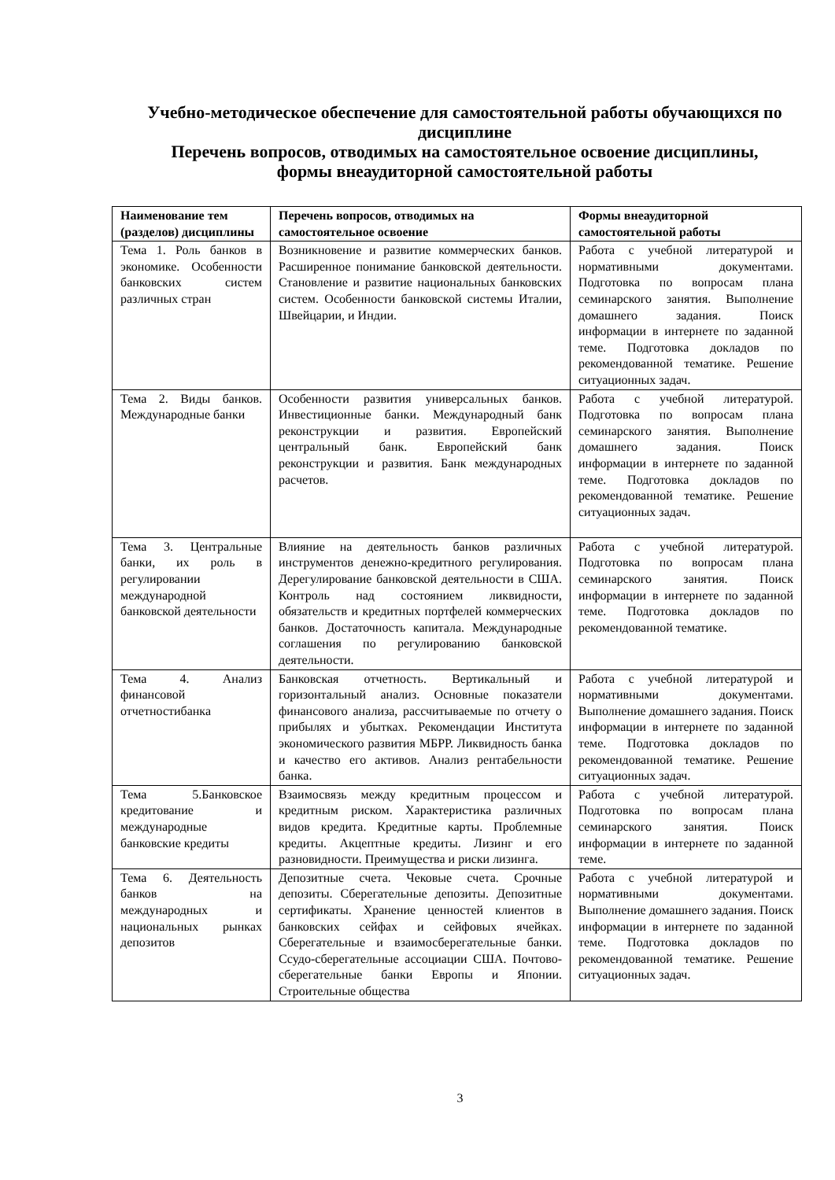Учебно-методическое обеспечение для самостоятельной работы обучающихся по дисциплине
Перечень вопросов, отводимых на самостоятельное освоение дисциплины, формы внеаудиторной самостоятельной работы
| Наименование тем (разделов) дисциплины | Перечень вопросов, отводимых на самостоятельное освоение | Формы внеаудиторной самостоятельной работы |
| --- | --- | --- |
| Тема 1. Роль банков в экономике. Особенности банковских систем различных стран | Возникновение и развитие коммерческих банков. Расширенное понимание банковской деятельности. Становление и развитие национальных банковских систем. Особенности банковской системы Италии, Швейцарии, и Индии. | Работа с учебной литературой и нормативными документами. Подготовка по вопросам плана семинарского занятия. Выполнение домашнего задания. Поиск информации в интернете по заданной теме. Подготовка докладов по рекомендованной тематике. Решение ситуационных задач. |
| Тема 2. Виды банков. Международные банки | Особенности развития универсальных банков. Инвестиционные банки. Международный банк реконструкции и развития. Европейский центральный банк. Европейский банк реконструкции и развития. Банк международных расчетов. | Работа с учебной литературой. Подготовка по вопросам плана семинарского занятия. Выполнение домашнего задания. Поиск информации в интернете по заданной теме. Подготовка докладов по рекомендованной тематике. Решение ситуационных задач. |
| Тема 3. Центральные банки, их роль в регулировании международной банковской деятельности | Влияние на деятельность банков различных инструментов денежно-кредитного регулирования. Дерегулирование банковской деятельности в США. Контроль над состоянием ликвидности, обязательств и кредитных портфелей коммерческих банков. Достаточность капитала. Международные соглашения по регулированию банковской деятельности. | Работа с учебной литературой. Подготовка по вопросам плана семинарского занятия. Поиск информации в интернете по заданной теме. Подготовка докладов по рекомендованной тематике. |
| Тема 4. Анализ финансовой отчетностибанка | Банковская отчетность. Вертикальный и горизонтальный анализ. Основные показатели финансового анализа, рассчитываемые по отчету о прибылях и убытках. Рекомендации Института экономического развития МБРР. Ликвидность банка и качество его активов. Анализ рентабельности банка. | Работа с учебной литературой и нормативными документами. Выполнение домашнего задания. Поиск информации в интернете по заданной теме. Подготовка докладов по рекомендованной тематике. Решение ситуационных задач. |
| Тема 5.Банковское кредитование и международные банковские кредиты | Взаимосвязь между кредитным процессом и кредитным риском. Характеристика различных видов кредита. Кредитные карты. Проблемные кредиты. Акцептные кредиты. Лизинг и его разновидности. Преимущества и риски лизинга. | Работа с учебной литературой. Подготовка по вопросам плана семинарского занятия. Поиск информации в интернете по заданной теме. |
| Тема 6. Деятельность банков на международных и национальных рынках депозитов | Депозитные счета. Чековые счета. Срочные депозиты. Сберегательные депозиты. Депозитные сертификаты. Хранение ценностей клиентов в банковских сейфах и сейфовых ячейках. Сберегательные и взаимосберегательные банки. Ссудо-сберегательные ассоциации США. Почтово-сберегательные банки Европы и Японии. Строительные общества | Работа с учебной литературой и нормативными документами. Выполнение домашнего задания. Поиск информации в интернете по заданной теме. Подготовка докладов по рекомендованной тематике. Решение ситуационных задач. |
3